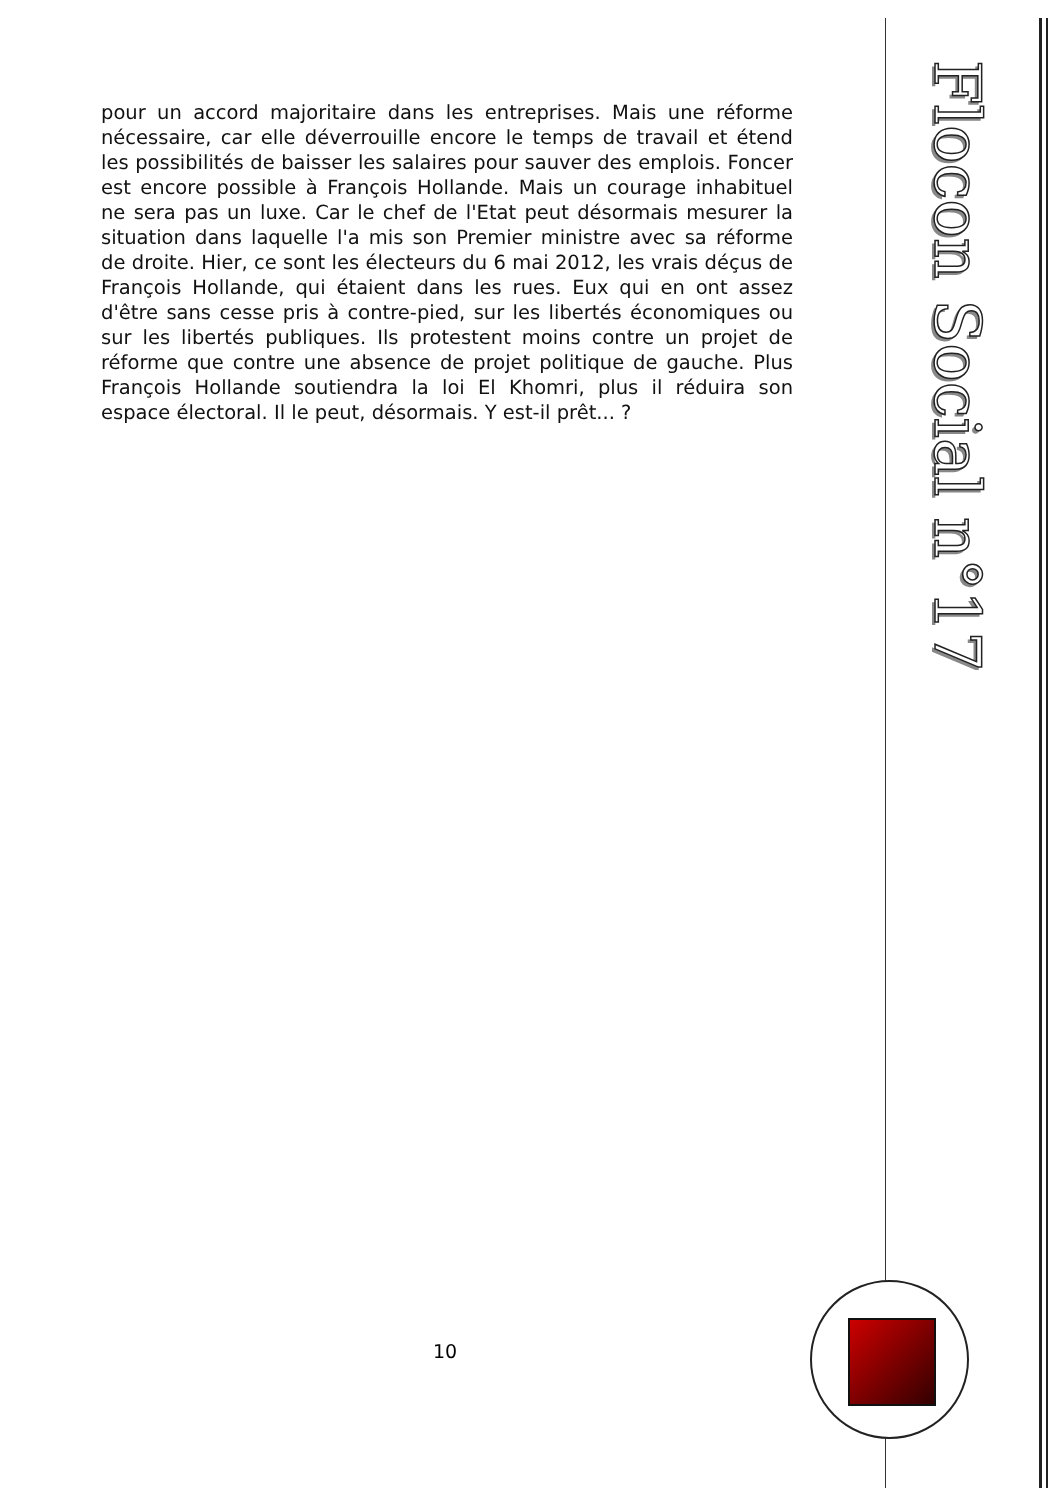pour un accord majoritaire dans les entreprises. Mais une réforme nécessaire, car elle déverrouille encore le temps de travail et étend les possibilités de baisser les salaires pour sauver des emplois. Foncer est encore possible à François Hollande. Mais un courage inhabituel ne sera pas un luxe. Car le chef de l'Etat peut désormais mesurer la situation dans laquelle l'a mis son Premier ministre avec sa réforme de droite. Hier, ce sont les électeurs du 6 mai 2012, les vrais déçus de François Hollande, qui étaient dans les rues. Eux qui en ont assez d'être sans cesse pris à contre-pied, sur les libertés économiques ou sur les libertés publiques. Ils protestent moins contre un projet de réforme que contre une absence de projet politique de gauche. Plus François Hollande soutiendra la loi El Khomri, plus il réduira son espace électoral. Il le peut, désormais. Y est-il prêt... ?
Flocon Social n°17
10